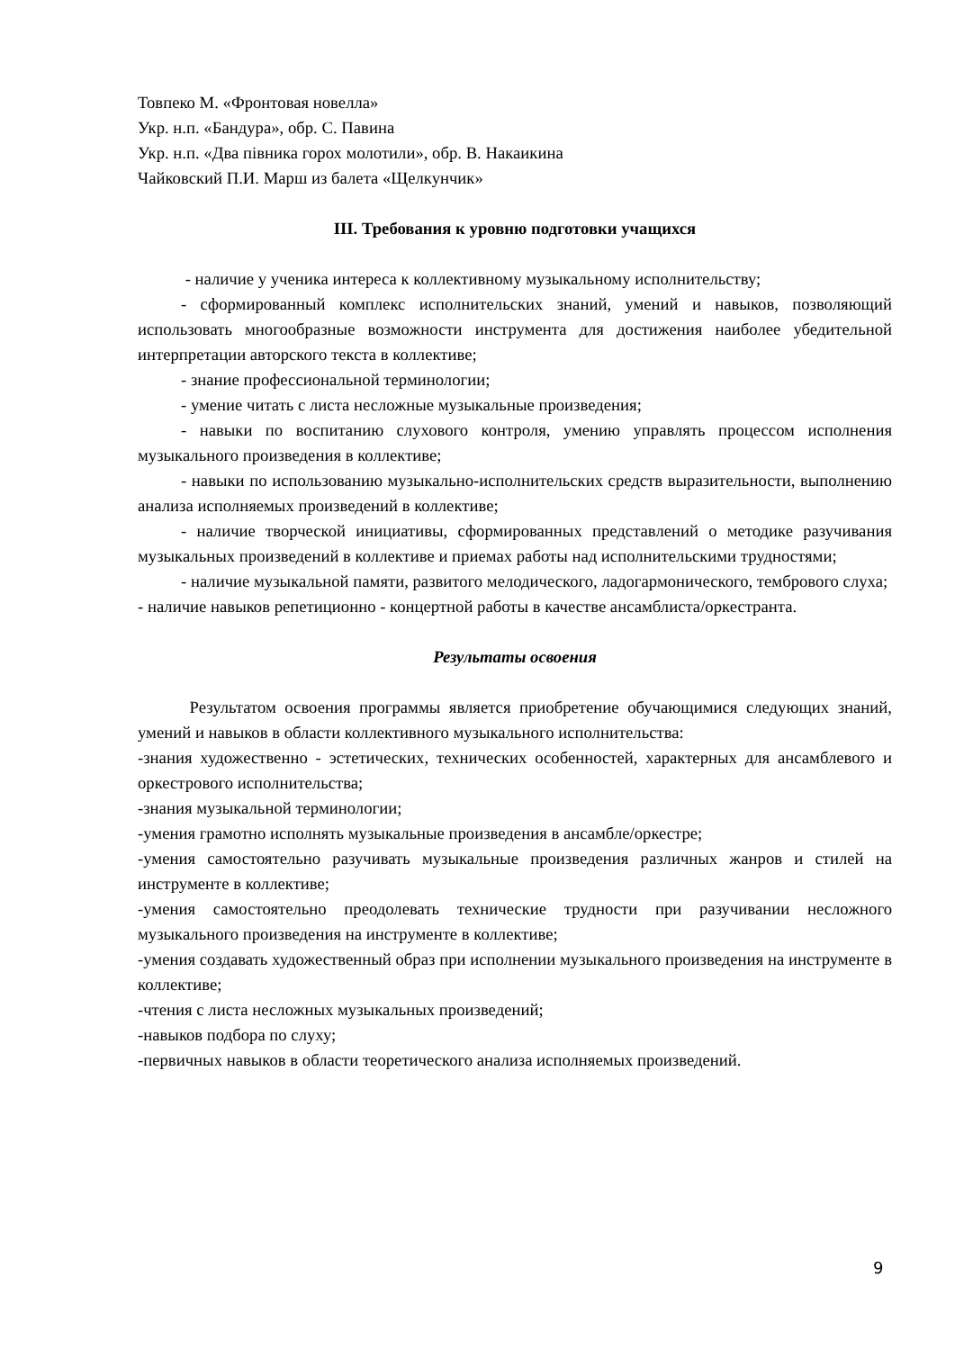Товпеко М. «Фронтовая новелла»
Укр. н.п. «Бандура», обр. С. Павина
Укр. н.п. «Два півника горох молотили», обр. В. Накаикина
Чайковский П.И. Марш из балета «Щелкунчик»
III. Требования к уровню подготовки учащихся
- наличие у ученика интереса к коллективному музыкальному исполнительству;
- сформированный комплекс исполнительских знаний, умений и навыков, позволяющий использовать многообразные возможности инструмента для достижения наиболее убедительной интерпретации авторского текста в коллективе;
- знание профессиональной терминологии;
- умение читать с листа несложные музыкальные произведения;
- навыки по воспитанию слухового контроля, умению управлять процессом исполнения музыкального произведения в коллективе;
- навыки по использованию музыкально-исполнительских средств выразительности, выполнению анализа исполняемых произведений в коллективе;
- наличие творческой инициативы, сформированных представлений о методике разучивания музыкальных произведений в коллективе и приемах работы над исполнительскими трудностями;
- наличие музыкальной памяти, развитого мелодического, ладогармонического, тембрового слуха;
- наличие навыков репетиционно - концертной работы в качестве ансамблиста/оркестранта.
Результаты освоения
Результатом освоения программы является приобретение обучающимися следующих знаний, умений и навыков в области коллективного музыкального исполнительства:
-знания художественно - эстетических, технических особенностей, характерных для ансамблевого и оркестрового исполнительства;
-знания музыкальной терминологии;
-умения грамотно исполнять музыкальные произведения в ансамбле/оркестре;
-умения самостоятельно разучивать музыкальные произведения различных жанров и стилей на инструменте в коллективе;
-умения самостоятельно преодолевать технические трудности при разучивании несложного музыкального произведения на инструменте в коллективе;
-умения создавать художественный образ при исполнении музыкального произведения на инструменте в коллективе;
-чтения с листа несложных музыкальных произведений;
-навыков подбора по слуху;
-первичных навыков в области теоретического анализа исполняемых произведений.
9